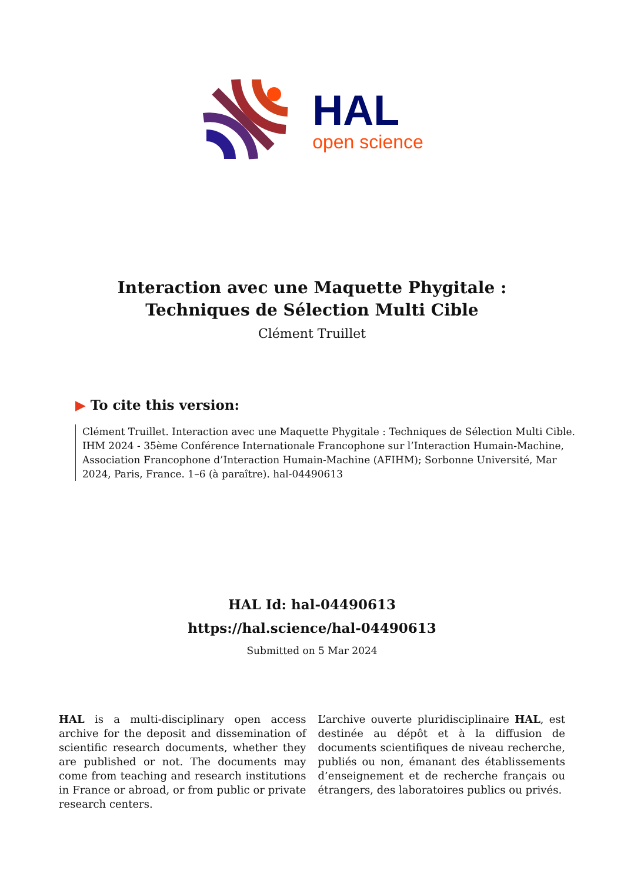HAL
open science
Interaction avec une Maquette Phygitale : Techniques de Sélection Multi Cible
Clément Truillet
▶ To cite this version:
Clément Truillet. Interaction avec une Maquette Phygitale : Techniques de Sélection Multi Cible. IHM 2024 - 35ème Conférence Internationale Francophone sur l’Interaction Humain-Machine, Association Francophone d’Interaction Humain-Machine (AFIHM); Sorbonne Université, Mar 2024, Paris, France. 1–6 (à paraître). hal-04490613
HAL Id: hal-04490613
https://hal.science/hal-04490613
Submitted on 5 Mar 2024
HAL is a multi-disciplinary open access archive for the deposit and dissemination of scientific research documents, whether they are published or not. The documents may come from teaching and research institutions in France or abroad, or from public or private research centers.
L’archive ouverte pluridisciplinaire HAL, est destinée au dépôt et à la diffusion de documents scientifiques de niveau recherche, publiés ou non, émanant des établissements d’enseignement et de recherche français ou étrangers, des laboratoires publics ou privés.